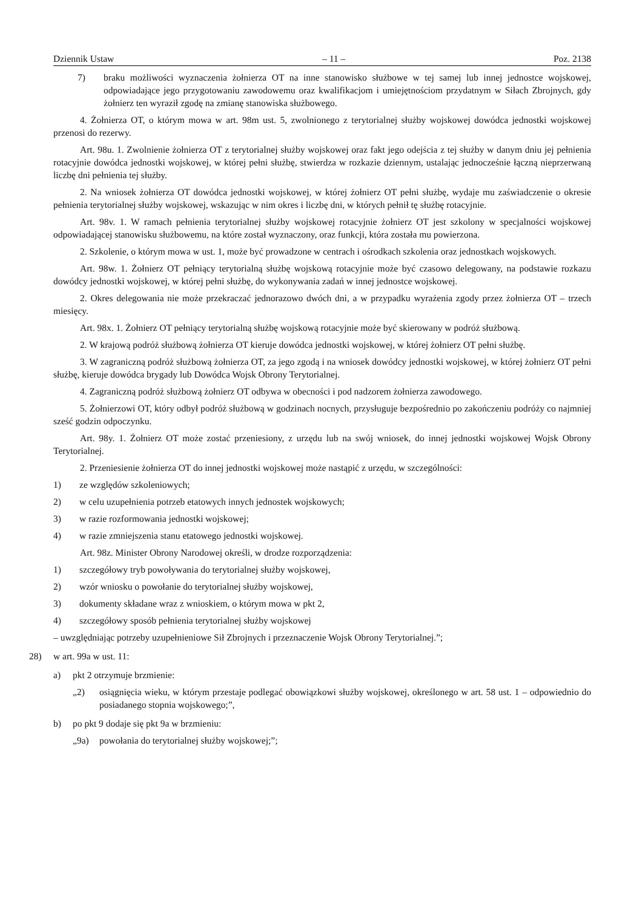Dziennik Ustaw – 11 – Poz. 2138
7) braku możliwości wyznaczenia żołnierza OT na inne stanowisko służbowe w tej samej lub innej jednostce wojskowej, odpowiadające jego przygotowaniu zawodowemu oraz kwalifikacjom i umiejętnościom przydatnym w Siłach Zbrojnych, gdy żołnierz ten wyraził zgodę na zmianę stanowiska służbowego.
4. Żołnierza OT, o którym mowa w art. 98m ust. 5, zwolnionego z terytorialnej służby wojskowej dowódca jednostki wojskowej przenosi do rezerwy.
Art. 98u. 1. Zwolnienie żołnierza OT z terytorialnej służby wojskowej oraz fakt jego odejścia z tej służby w danym dniu jej pełnienia rotacyjnie dowódca jednostki wojskowej, w której pełni służbę, stwierdza w rozkazie dziennym, ustalając jednocześnie łączną nieprzerwaną liczbę dni pełnienia tej służby.
2. Na wniosek żołnierza OT dowódca jednostki wojskowej, w której żołnierz OT pełni służbę, wydaje mu zaświadczenie o okresie pełnienia terytorialnej służby wojskowej, wskazując w nim okres i liczbę dni, w których pełnił tę służbę rotacyjnie.
Art. 98v. 1. W ramach pełnienia terytorialnej służby wojskowej rotacyjnie żołnierz OT jest szkolony w specjalności wojskowej odpowiadającej stanowisku służbowemu, na które został wyznaczony, oraz funkcji, która została mu powierzona.
2. Szkolenie, o którym mowa w ust. 1, może być prowadzone w centrach i ośrodkach szkolenia oraz jednostkach wojskowych.
Art. 98w. 1. Żołnierz OT pełniący terytorialną służbę wojskową rotacyjnie może być czasowo delegowany, na podstawie rozkazu dowódcy jednostki wojskowej, w której pełni służbę, do wykonywania zadań w innej jednostce wojskowej.
2. Okres delegowania nie może przekraczać jednorazowo dwóch dni, a w przypadku wyrażenia zgody przez żołnierza OT – trzech miesięcy.
Art. 98x. 1. Żołnierz OT pełniący terytorialną służbę wojskową rotacyjnie może być skierowany w podróż służbową.
2. W krajową podróż służbową żołnierza OT kieruje dowódca jednostki wojskowej, w której żołnierz OT pełni służbę.
3. W zagraniczną podróż służbową żołnierza OT, za jego zgodą i na wniosek dowódcy jednostki wojskowej, w której żołnierz OT pełni służbę, kieruje dowódca brygady lub Dowódca Wojsk Obrony Terytorialnej.
4. Zagraniczną podróż służbową żołnierz OT odbywa w obecności i pod nadzorem żołnierza zawodowego.
5. Żołnierzowi OT, który odbył podróż służbową w godzinach nocnych, przysługuje bezpośrednio po zakończeniu podróży co najmniej sześć godzin odpoczynku.
Art. 98y. 1. Żołnierz OT może zostać przeniesiony, z urzędu lub na swój wniosek, do innej jednostki wojskowej Wojsk Obrony Terytorialnej.
2. Przeniesienie żołnierza OT do innej jednostki wojskowej może nastąpić z urzędu, w szczególności:
1) ze względów szkoleniowych;
2) w celu uzupełnienia potrzeb etatowych innych jednostek wojskowych;
3) w razie rozformowania jednostki wojskowej;
4) w razie zmniejszenia stanu etatowego jednostki wojskowej.
Art. 98z. Minister Obrony Narodowej określi, w drodze rozporządzenia:
1) szczegółowy tryb powoływania do terytorialnej służby wojskowej,
2) wzór wniosku o powołanie do terytorialnej służby wojskowej,
3) dokumenty składane wraz z wnioskiem, o którym mowa w pkt 2,
4) szczegółowy sposób pełnienia terytorialnej służby wojskowej
– uwzględniając potrzeby uzupełnieniowe Sił Zbrojnych i przeznaczenie Wojsk Obrony Terytorialnej.”;
28) w art. 99a w ust. 11:
a) pkt 2 otrzymuje brzmienie:
„2) osiągnięcia wieku, w którym przestaje podlegać obowiązkowi służby wojskowej, określonego w art. 58 ust. 1 – odpowiednio do posiadanego stopnia wojskowego;”,
b) po pkt 9 dodaje się pkt 9a w brzmieniu:
„9a) powołania do terytorialnej służby wojskowej;”;